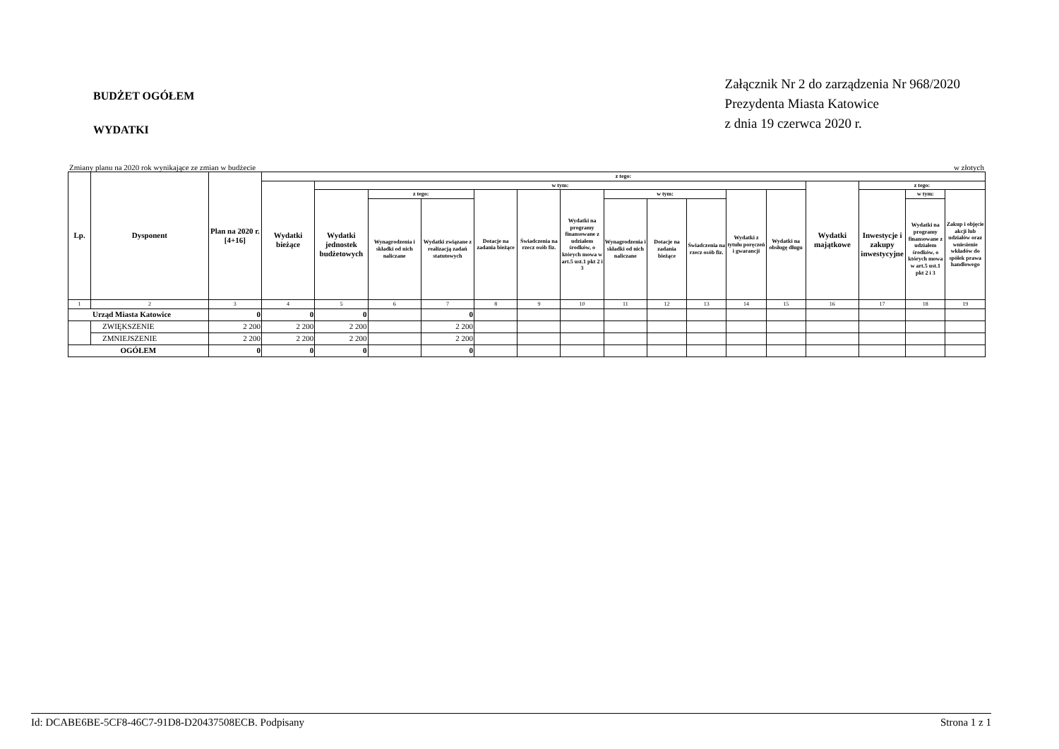BUDŻET OGÓŁEM
WYDATKI
Załącznik Nr 2 do zarządzenia Nr 968/2020
Prezydenta Miasta Katowice
z dnia 19 czerwca 2020 r.
Zmiany planu na 2020 rok wynikające ze zmian w budżecie w złotych
| Lp. | Dysponent | Plan na 2020 r. [4+16] | z tego: | | | | | | | | | | | | | | | |
| --- | --- | --- | --- | --- | --- | --- | --- | --- | --- | --- | --- | --- | --- | --- | --- | --- | --- | --- |
| | | | Wydatki bieżące | w tym: | | | | | | | | | | | Wydatki majątkowe | z tego: | | |
| | | | | Wydatki jednostek budżetowych | z tego: | | Dotacje na zadania bieżące | Świadczenia na rzecz osób fiz. | Wydatki na programy finansowane z udziałem środków, o których mowa w art.5 ust.1 pkt 2 i 3 | w tym: | | | Wydatki z tytułu poręczeń i gwarancji | Wydatki na obsługę długu | | Inwestycje i zakupy inwestycyjne | w tym: | Zakup i objęcie akcji lub udziałów oraz wniesienie wkładów do spółek prawa handlowego |
| | | | | | Wynagrodzenia i składki od nich naliczane | Wydatki związane z realizacją zadań statutowych | | | | Wynagrodzenia i składki od nich naliczane | Dotacje na zadania bieżące | Świadczenia na rzecz osób fiz. | | | | | Wydatki na programy finansowane z udziałem środków, o których mowa w art.5 ust.1 pkt 2 i 3 | |
| 1 | 2 | 3 | 4 | 5 | 6 | 7 | 8 | 9 | 10 | 11 | 12 | 13 | 14 | 15 | 16 | 17 | 18 | 19 |
| Urząd Miasta Katowice | | 0 | 0 | 0 | | 0 | | | | | | | | | | | | |
| | ZWIĘKSZENIE | 2 200 | 2 200 | 2 200 | | 2 200 | | | | | | | | | | | | |
| | ZMNIEJSZENIE | 2 200 | 2 200 | 2 200 | | 2 200 | | | | | | | | | | | | |
| OGÓŁEM | | 0 | 0 | 0 | | 0 | | | | | | | | | | | | |
Id: DCABE6BE-5CF8-46C7-91D8-D20437508ECB. Podpisany Strona 1 z 1